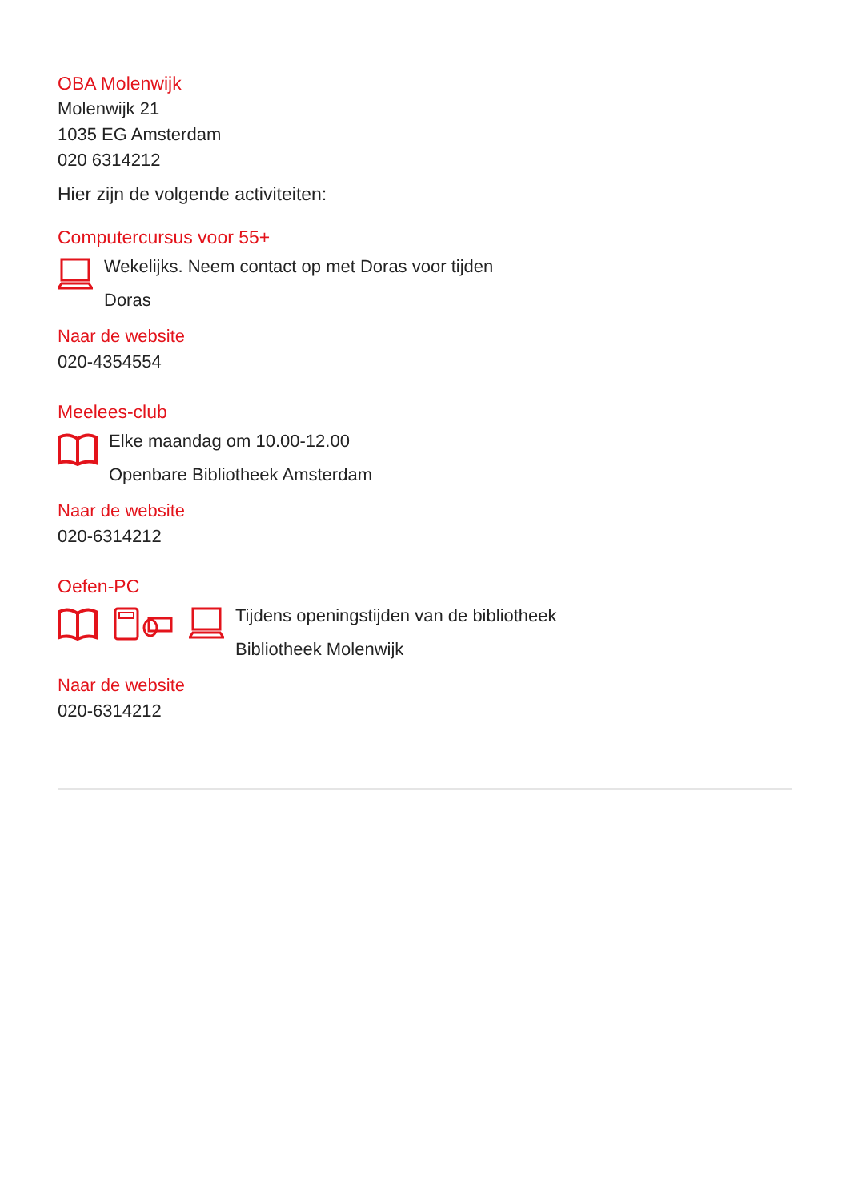OBA Molenwijk
Molenwijk 21
1035 EG Amsterdam
020 6314212
Hier zijn de volgende activiteiten:
Computercursus voor 55+
Wekelijks. Neem contact op met Doras voor tijden
Doras
Naar de website
020-4354554
Meelees-club
Elke maandag om 10.00-12.00
Openbare Bibliotheek Amsterdam
Naar de website
020-6314212
Oefen-PC
Tijdens openingstijden van de bibliotheek
Bibliotheek Molenwijk
Naar de website
020-6314212